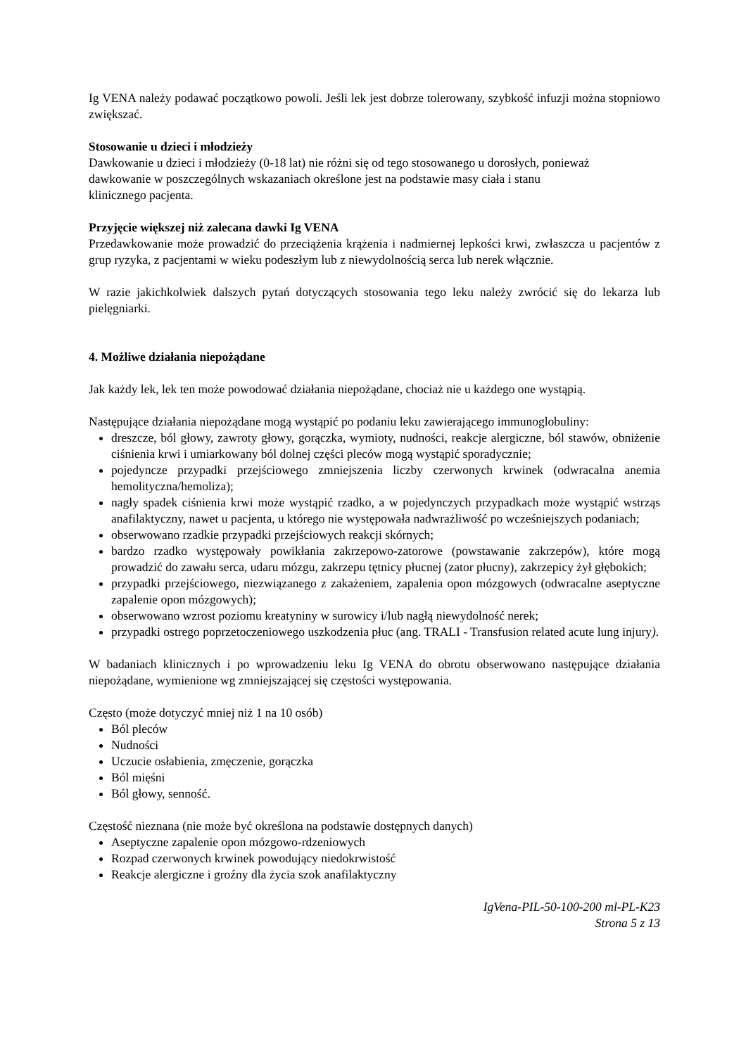Ig VENA należy podawać początkowo powoli. Jeśli lek jest dobrze tolerowany, szybkość infuzji można stopniowo zwiększać.
Stosowanie u dzieci i młodzieży
Dawkowanie u dzieci i młodzieży (0-18 lat) nie różni się od tego stosowanego u dorosłych, ponieważ
dawkowanie w poszczególnych wskazaniach określone jest na podstawie masy ciała i stanu
klinicznego pacjenta.
Przyjęcie większej niż zalecana dawki Ig VENA
Przedawkowanie może prowadzić do przeciążenia krążenia i nadmiernej lepkości krwi, zwłaszcza u pacjentów z grup ryzyka, z pacjentami w wieku podeszłym lub z niewydolnością serca lub nerek włącznie.
W razie jakichkolwiek dalszych pytań dotyczących stosowania tego leku należy zwrócić się do lekarza lub pielęgniarki.
4. Możliwe działania niepożądane
Jak każdy lek, lek ten może powodować działania niepożądane, chociaż nie u każdego one wystąpią.
Następujące działania niepożądane mogą wystąpić po podaniu leku zawierającego immunoglobuliny:
dreszcze, ból głowy, zawroty głowy, gorączka, wymioty, nudności, reakcje alergiczne, ból stawów, obniżenie ciśnienia krwi i umiarkowany ból dolnej części pleców mogą wystąpić sporadycznie;
pojedyncze przypadki przejściowego zmniejszenia liczby czerwonych krwinek (odwracalna anemia hemolityczna/hemoliza);
nagły spadek ciśnienia krwi może wystąpić rzadko, a w pojedynczych przypadkach może wystąpić wstrząs anafilaktyczny, nawet u pacjenta, u którego nie występowała nadwrażliwość po wcześniejszych podaniach;
obserwowano rzadkie przypadki przejściowych reakcji skórnych;
bardzo rzadko występowały powikłania zakrzepowo-zatorowe (powstawanie zakrzepów), które mogą prowadzić do zawału serca, udaru mózgu, zakrzepu tętnicy płucnej (zator płucny), zakrzepicy żył głębokich;
przypadki przejściowego, niezwiązanego z zakażeniem, zapalenia opon mózgowych (odwracalne aseptyczne zapalenie opon mózgowych);
obserwowano wzrost poziomu kreatyniny w surowicy i/lub nagłą niewydolność nerek;
przypadki ostrego poprzetoczeniowego uszkodzenia płuc (ang. TRALI - Transfusion related acute lung injury).
W badaniach klinicznych i po wprowadzeniu leku Ig VENA do obrotu obserwowano następujące działania niepożądane, wymienione wg zmniejszającej się częstości występowania.
Często (może dotyczyć mniej niż 1 na 10 osób)
Ból pleców
Nudności
Uczucie osłabienia, zmęczenie, gorączka
Ból mięśni
Ból głowy, senność.
Częstość nieznana (nie może być określona na podstawie dostępnych danych)
Aseptyczne zapalenie opon mózgowo-rdzeniowych
Rozpad czerwonych krwinek powodujący niedokrwistość
Reakcje alergiczne i groźny dla życia szok anafilaktyczny
IgVena-PIL-50-100-200 ml-PL-K23
Strona 5 z 13